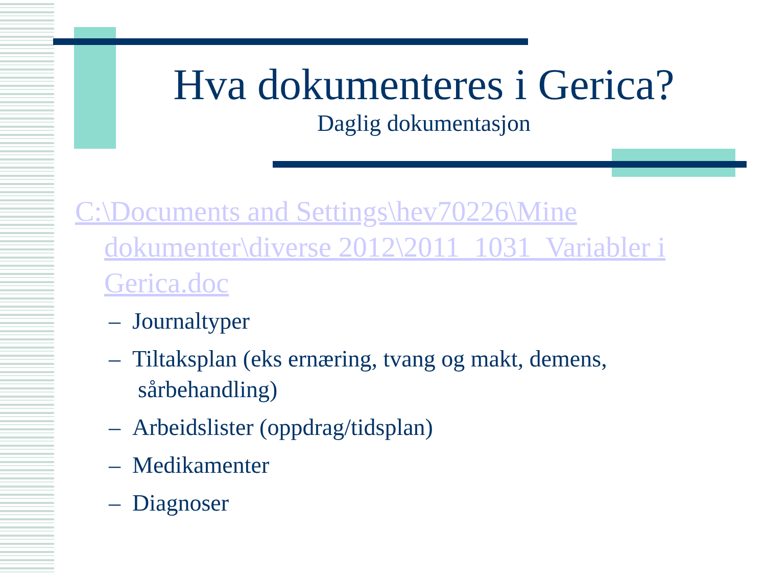Hva dokumenteres i Gerica?
Daglig dokumentasjon
C:\Documents and Settings\hev70226\Mine dokumenter\diverse 2012\2011_1031_Variabler i Gerica.doc
– Journaltyper
– Tiltaksplan (eks ernæring, tvang og makt, demens, sårbehandling)
– Arbeidslister (oppdrag/tidsplan)
– Medikamenter
– Diagnoser